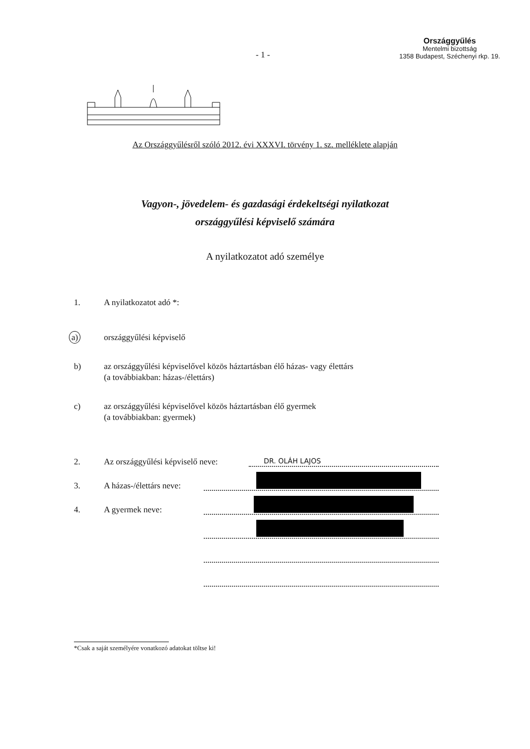Országgyűlés
Mentelmi bizottság
1358 Budapest, Széchenyi rkp. 19.
- 1 -
Az Országgyűlésről szóló 2012. évi XXXVI. törvény 1. sz. melléklete alapján
Vagyon-, jövedelem- és gazdasági érdekeltségi nyilatkozat
országgyűlési képviselő számára
A nyilatkozatot adó személye
1. A nyilatkozatot adó *:
a) országgyűlési képviselő
b) az országgyűlési képviselővel közös háztartásban élő házas- vagy élettárs
(a továbbiakban: házas-/élettárs)
c) az országgyűlési képviselővel közös háztartásban élő gyermek
(a továbbiakban: gyermek)
2. Az országgyűlési képviselő neve: DR. OLÁH LAJOS
3. A házas-/élettárs neve:
4. A gyermek neve:
*Csak a saját személyére vonatkozó adatokat töltse ki!